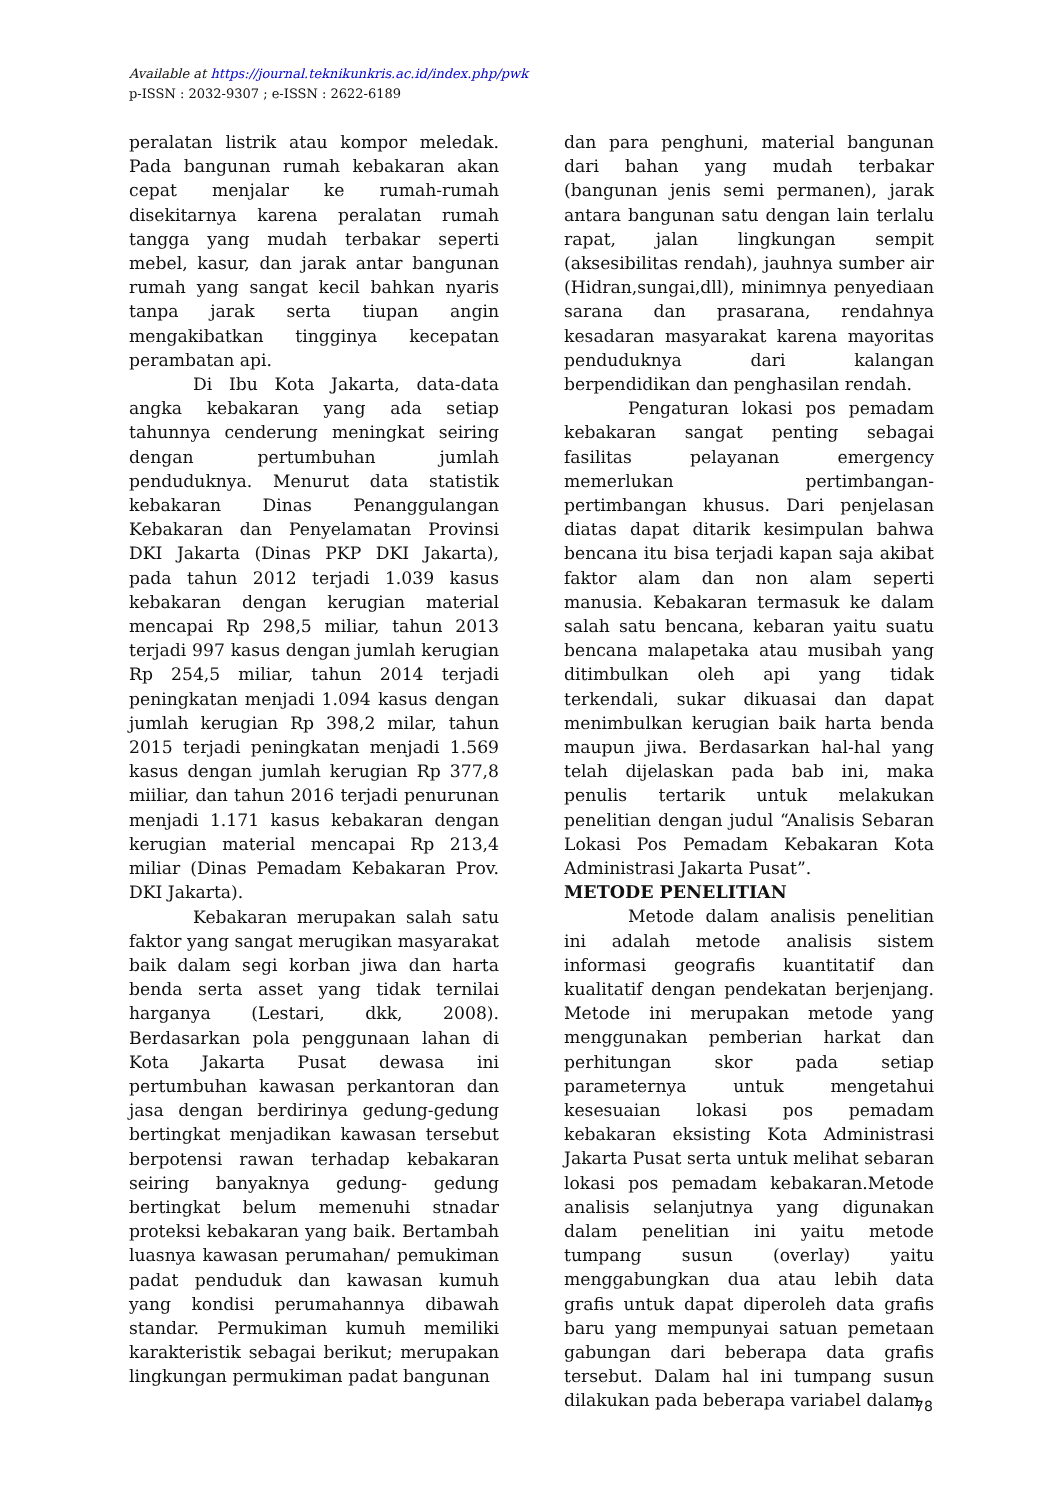Available at https://journal.teknikunkris.ac.id/index.php/pwk
p-ISSN : 2032-9307 ; e-ISSN : 2622-6189
peralatan listrik atau kompor meledak. Pada bangunan rumah kebakaran akan cepat menjalar ke rumah-rumah disekitarnya karena peralatan rumah tangga yang mudah terbakar seperti mebel, kasur, dan jarak antar bangunan rumah yang sangat kecil bahkan nyaris tanpa jarak serta tiupan angin mengakibatkan tingginya kecepatan perambatan api.
Di Ibu Kota Jakarta, data-data angka kebakaran yang ada setiap tahunnya cenderung meningkat seiring dengan pertumbuhan jumlah penduduknya. Menurut data statistik kebakaran Dinas Penanggulangan Kebakaran dan Penyelamatan Provinsi DKI Jakarta (Dinas PKP DKI Jakarta), pada tahun 2012 terjadi 1.039 kasus kebakaran dengan kerugian material mencapai Rp 298,5 miliar, tahun 2013 terjadi 997 kasus dengan jumlah kerugian Rp 254,5 miliar, tahun 2014 terjadi peningkatan menjadi 1.094 kasus dengan jumlah kerugian Rp 398,2 milar, tahun 2015 terjadi peningkatan menjadi 1.569 kasus dengan jumlah kerugian Rp 377,8 miiliar, dan tahun 2016 terjadi penurunan menjadi 1.171 kasus kebakaran dengan kerugian material mencapai Rp 213,4 miliar (Dinas Pemadam Kebakaran Prov. DKI Jakarta).
Kebakaran merupakan salah satu faktor yang sangat merugikan masyarakat baik dalam segi korban jiwa dan harta benda serta asset yang tidak ternilai harganya (Lestari, dkk, 2008). Berdasarkan pola penggunaan lahan di Kota Jakarta Pusat dewasa ini pertumbuhan kawasan perkantoran dan jasa dengan berdirinya gedung-gedung bertingkat menjadikan kawasan tersebut berpotensi rawan terhadap kebakaran seiring banyaknya gedung- gedung bertingkat belum memenuhi stnadar proteksi kebakaran yang baik. Bertambah luasnya kawasan perumahan/ pemukiman padat penduduk dan kawasan kumuh yang kondisi perumahannya dibawah standar. Permukiman kumuh memiliki karakteristik sebagai berikut; merupakan lingkungan permukiman padat bangunan
dan para penghuni, material bangunan dari bahan yang mudah terbakar (bangunan jenis semi permanen), jarak antara bangunan satu dengan lain terlalu rapat, jalan lingkungan sempit (aksesibilitas rendah), jauhnya sumber air (Hidran,sungai,dll), minimnya penyediaan sarana dan prasarana, rendahnya kesadaran masyarakat karena mayoritas penduduknya dari kalangan berpendidikan dan penghasilan rendah.
Pengaturan lokasi pos pemadam kebakaran sangat penting sebagai fasilitas pelayanan emergency memerlukan pertimbangan- pertimbangan khusus. Dari penjelasan diatas dapat ditarik kesimpulan bahwa bencana itu bisa terjadi kapan saja akibat faktor alam dan non alam seperti manusia. Kebakaran termasuk ke dalam salah satu bencana, kebaran yaitu suatu bencana malapetaka atau musibah yang ditimbulkan oleh api yang tidak terkendali, sukar dikuasai dan dapat menimbulkan kerugian baik harta benda maupun jiwa. Berdasarkan hal-hal yang telah dijelaskan pada bab ini, maka penulis tertarik untuk melakukan penelitian dengan judul “Analisis Sebaran Lokasi Pos Pemadam Kebakaran Kota Administrasi Jakarta Pusat”.
METODE PENELITIAN
Metode dalam analisis penelitian ini adalah metode analisis sistem informasi geografis kuantitatif dan kualitatif dengan pendekatan berjenjang. Metode ini merupakan metode yang menggunakan pemberian harkat dan perhitungan skor pada setiap parameternya untuk mengetahui kesesuaian lokasi pos pemadam kebakaran eksisting Kota Administrasi Jakarta Pusat serta untuk melihat sebaran lokasi pos pemadam kebakaran.Metode analisis selanjutnya yang digunakan dalam penelitian ini yaitu metode tumpang susun (overlay) yaitu menggabungkan dua atau lebih data grafis untuk dapat diperoleh data grafis baru yang mempunyai satuan pemetaan gabungan dari beberapa data grafis tersebut. Dalam hal ini tumpang susun dilakukan pada beberapa variabel dalam
78